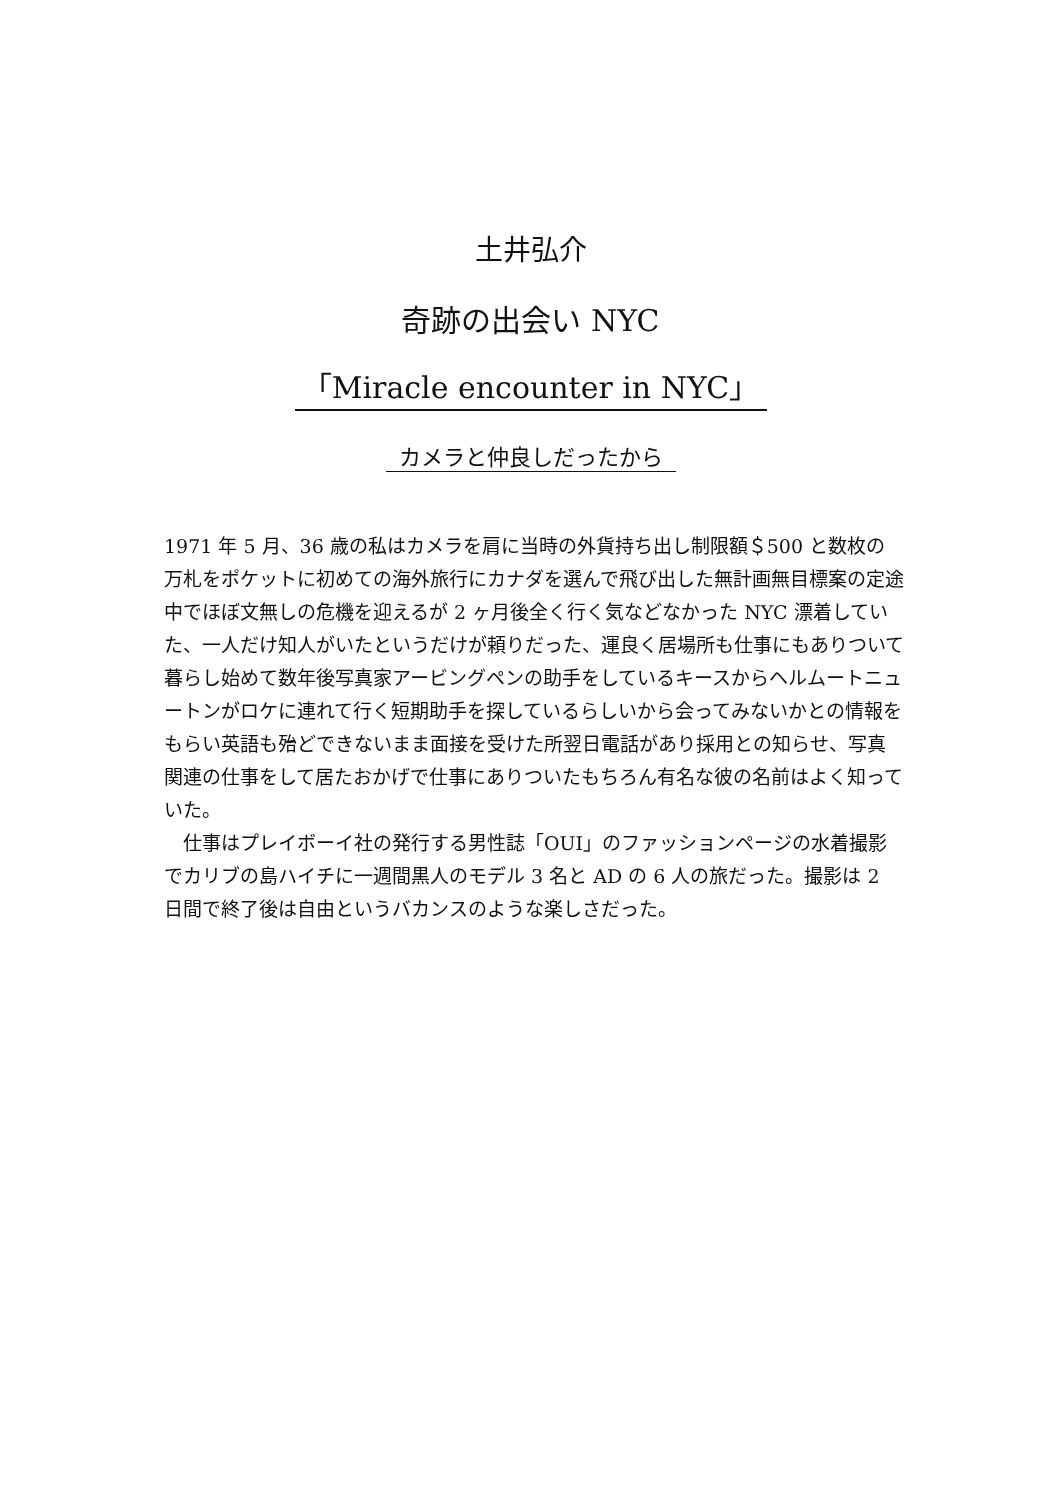土井弘介
奇跡の出会い NYC
「Miracle encounter in NYC」
カメラと仲良しだったから
1971 年 5 月、36 歳の私はカメラを肩に当時の外貨持ち出し制限額＄500 と数枚の万札をポケットに初めての海外旅行にカナダを選んで飛び出した無計画無目標案の定途中でほぼ文無しの危機を迎えるが 2 ヶ月後全く行く気などなかった NYC 漂着していた、一人だけ知人がいたというだけが頼りだった、運良く居場所も仕事にもありついて暮らし始めて数年後写真家アービングペンの助手をしているキースからヘルムートニュートンがロケに連れて行く短期助手を探しているらしいから会ってみないかとの情報をもらい英語も殆どできないまま面接を受けた所翌日電話があり採用との知らせ、写真関連の仕事をして居たおかげで仕事にありついたもちろん有名な彼の名前はよく知っていた。
　仕事はプレイボーイ社の発行する男性誌「OUI」のファッションページの水着撮影でカリブの島ハイチに一週間黒人のモデル 3 名と AD の 6 人の旅だった。撮影は 2 日間で終了後は自由というバカンスのような楽しさだった。